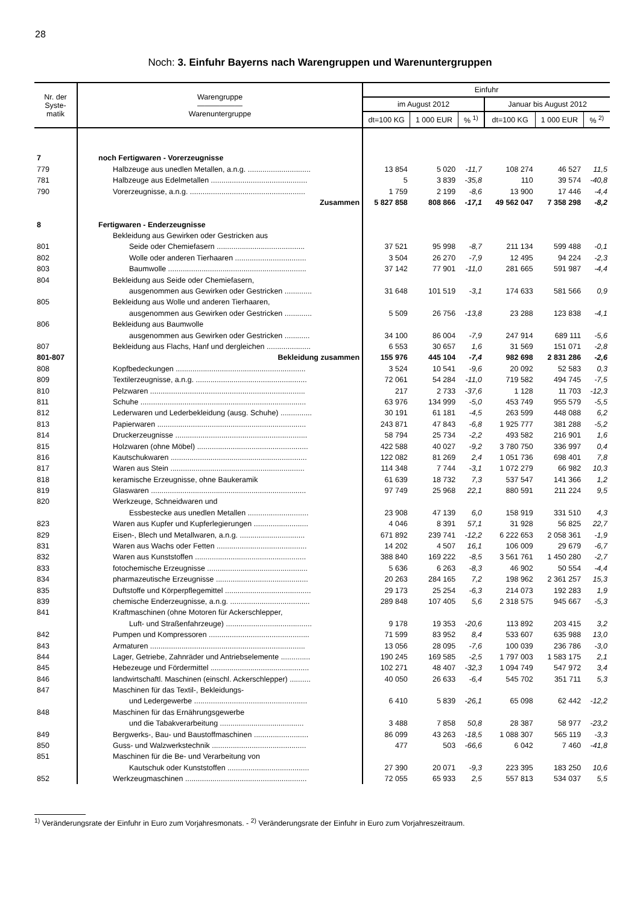28
Noch: 3. Einfuhr Bayerns nach Warengruppen und Warenuntergruppen
| Nr. der Syste- matik | Warengruppe —————— Warenuntergruppe | Einfuhr | | | | | |
| --- | --- | --- | --- | --- | --- | --- | --- |
| | | im August 2012 | | | Januar bis August 2012 | | |
| | | dt=100 KG | 1 000 EUR | % <sup>1)</sup> | dt=100 KG | 1 000 EUR | % <sup>2)</sup> |
| 7 | noch Fertigwaren - Vorerzeugnisse | | | | | | |
| 779 | Halbzeuge aus unedlen Metallen, a.n.g. .............................. | 13 854 | 5 020 | -11,7 | 108 274 | 46 527 | 11,5 |
| 781 | Halbzeuge aus Edelmetallen .............................................. | 5 | 3 839 | -35,8 | 110 | 39 574 | -40,8 |
| 790 | Vorerzeugnisse, a.n.g. ....................................................... | 1 759 | 2 199 | -8,6 | 13 900 | 17 446 | -4,4 |
| | Zusammen | 5 827 858 | 808 866 | -17,1 | 49 562 047 | 7 358 298 | -8,2 |
| 8 | Fertigwaren - Enderzeugnisse | | | | | | |
| | Bekleidung aus Gewirken oder Gestricken aus | | | | | | |
| 801 | Seide oder Chemiefasern .......................................... | 37 521 | 95 998 | -8,7 | 211 134 | 599 488 | -0,1 |
| 802 | Wolle oder anderen Tierhaaren .................................. | 3 504 | 26 270 | -7,9 | 12 495 | 94 224 | -2,3 |
| 803 | Baumwolle .................................................................. | 37 142 | 77 901 | -11,0 | 281 665 | 591 987 | -4,4 |
| 804 | Bekleidung aus Seide oder Chemiefasern, | | | | | | |
| | ausgenommen aus Gewirken oder Gestricken ............. | 31 648 | 101 519 | -3,1 | 174 633 | 581 566 | 0,9 |
| 805 | Bekleidung aus Wolle und anderen Tierhaaren, | | | | | | |
| | ausgenommen aus Gewirken oder Gestricken ............. | 5 509 | 26 756 | -13,8 | 23 288 | 123 838 | -4,1 |
| 806 | Bekleidung aus Baumwolle | | | | | | |
| | ausgenommen aus Gewirken oder Gestricken ............ | 34 100 | 86 004 | -7,9 | 247 914 | 689 111 | -5,6 |
| 807 | Bekleidung aus Flachs, Hanf und dergleichen ..................... | 6 553 | 30 657 | 1,6 | 31 569 | 151 071 | -2,8 |
| 801-807 | Bekleidung zusammen | 155 976 | 445 104 | -7,4 | 982 698 | 2 831 286 | -2,6 |
| 808 | Kopfbedeckungen .............................................................. | 3 524 | 10 541 | -9,6 | 20 092 | 52 583 | 0,3 |
| 809 | Textilerzeugnisse, a.n.g. ..................................................... | 72 061 | 54 284 | -11,0 | 719 582 | 494 745 | -7,5 |
| 810 | Pelzwaren .......................................................................... | 217 | 2 733 | -37,6 | 1 128 | 11 703 | -12,3 |
| 811 | Schuhe ............................................................................... | 63 976 | 134 999 | -5,0 | 453 749 | 955 579 | -5,5 |
| 812 | Lederwaren und Lederbekleidung (ausg. Schuhe) ............... | 30 191 | 61 181 | -4,5 | 263 599 | 448 088 | 6,2 |
| 813 | Papierwaren ....................................................................... | 243 871 | 47 843 | -6,8 | 1 925 777 | 381 288 | -5,2 |
| 814 | Druckerzeugnisse ............................................................... | 58 794 | 25 734 | -2,2 | 493 582 | 216 901 | 1,6 |
| 815 | Holzwaren (ohne Möbel) ..................................................... | 422 588 | 40 027 | -9,2 | 3 780 750 | 336 997 | 0,4 |
| 816 | Kautschukwaren ................................................................. | 122 082 | 81 269 | 2,4 | 1 051 736 | 698 401 | 7,8 |
| 817 | Waren aus Stein ................................................................ | 114 348 | 7 744 | -3,1 | 1 072 279 | 66 982 | 10,3 |
| 818 | keramische Erzeugnisse, ohne Baukeramik | 61 639 | 18 732 | 7,3 | 537 547 | 141 366 | 1,2 |
| 819 | Glaswaren .......................................................................... | 97 749 | 25 968 | 22,1 | 880 591 | 211 224 | 9,5 |
| 820 | Werkzeuge, Schneidwaren und | | | | | | |
| | Essbestecke aus unedlen Metallen ............................. | 23 908 | 47 139 | 6,0 | 158 919 | 331 510 | 4,3 |
| 823 | Waren aus Kupfer und Kupferlegierungen .......................... | 4 046 | 8 391 | 57,1 | 31 928 | 56 825 | 22,7 |
| 829 | Eisen-, Blech und Metallwaren, a.n.g. ............................... | 671 892 | 239 741 | -12,2 | 6 222 653 | 2 058 361 | -1,9 |
| 831 | Waren aus Wachs oder Fetten ........................................... | 14 202 | 4 507 | 16,1 | 106 009 | 29 679 | -6,7 |
| 832 | Waren aus Kunststoffen ..................................................... | 388 840 | 169 222 | -8,5 | 3 561 761 | 1 450 280 | -2,7 |
| 833 | fotochemische Erzeugnisse ................................................ | 5 636 | 6 263 | -8,3 | 46 902 | 50 554 | -4,4 |
| 834 | pharmazeutische Erzeugnisse ............................................ | 20 263 | 284 165 | 7,2 | 198 962 | 2 361 257 | 15,3 |
| 835 | Duftstoffe und Körperpflegemittel ......................................... | 29 173 | 25 254 | -6,3 | 214 073 | 192 283 | 1,9 |
| 839 | chemische Enderzeugnisse, a.n.g. ...................................... | 289 848 | 107 405 | 5,6 | 2 318 575 | 945 667 | -5,3 |
| 841 | Kraftmaschinen (ohne Motoren für Ackerschlepper, | | | | | | |
| | Luft- und Straßenfahrzeuge) ......................................... | 9 178 | 19 353 | -20,6 | 113 892 | 203 415 | 3,2 |
| 842 | Pumpen und Kompressoren ................................................ | 71 599 | 83 952 | 8,4 | 533 607 | 635 988 | 13,0 |
| 843 | Armaturen .......................................................................... | 13 056 | 28 095 | -7,6 | 100 039 | 236 786 | -3,0 |
| 844 | Lager, Getriebe, Zahnräder und Antriebselemente .............. | 190 245 | 169 585 | -2,5 | 1 797 003 | 1 583 175 | 2,1 |
| 845 | Hebezeuge und Fördermittel ............................................... | 102 271 | 48 407 | -32,3 | 1 094 749 | 547 972 | 3,4 |
| 846 | landwirtschaftl. Maschinen (einschl. Ackerschlepper) .......... | 40 050 | 26 633 | -6,4 | 545 702 | 351 711 | 5,3 |
| 847 | Maschinen für das Textil-, Bekleidungs- | | | | | | |
| | und Ledergewerbe ...................................................... | 6 410 | 5 839 | -26,1 | 65 098 | 62 442 | -12,2 |
| 848 | Maschinen für das Ernährungsgewerbe | | | | | | |
| | und die Tabakverarbeitung ........................................ | 3 488 | 7 858 | 50,8 | 28 387 | 58 977 | -23,2 |
| 849 | Bergwerks-, Bau- und Baustoffmaschinen .......................... | 86 099 | 43 263 | -18,5 | 1 088 307 | 565 119 | -3,3 |
| 850 | Guss- und Walzwerkstechnik ............................................. | 477 | 503 | -66,6 | 6 042 | 7 460 | -41,8 |
| 851 | Maschinen für die Be- und Verarbeitung von | | | | | | |
| | Kautschuk oder Kunststoffen ....................................... | 27 390 | 20 071 | -9,3 | 223 395 | 183 250 | 10,6 |
| 852 | Werkzeugmaschinen .......................................................... | 72 055 | 65 933 | 2,5 | 557 813 | 534 037 | 5,5 |
<sup>1)</sup> Veränderungsrate der Einfuhr in Euro zum Vorjahresmonats. - <sup>2)</sup> Veränderungsrate der Einfuhr in Euro zum Vorjahreszeitraum.